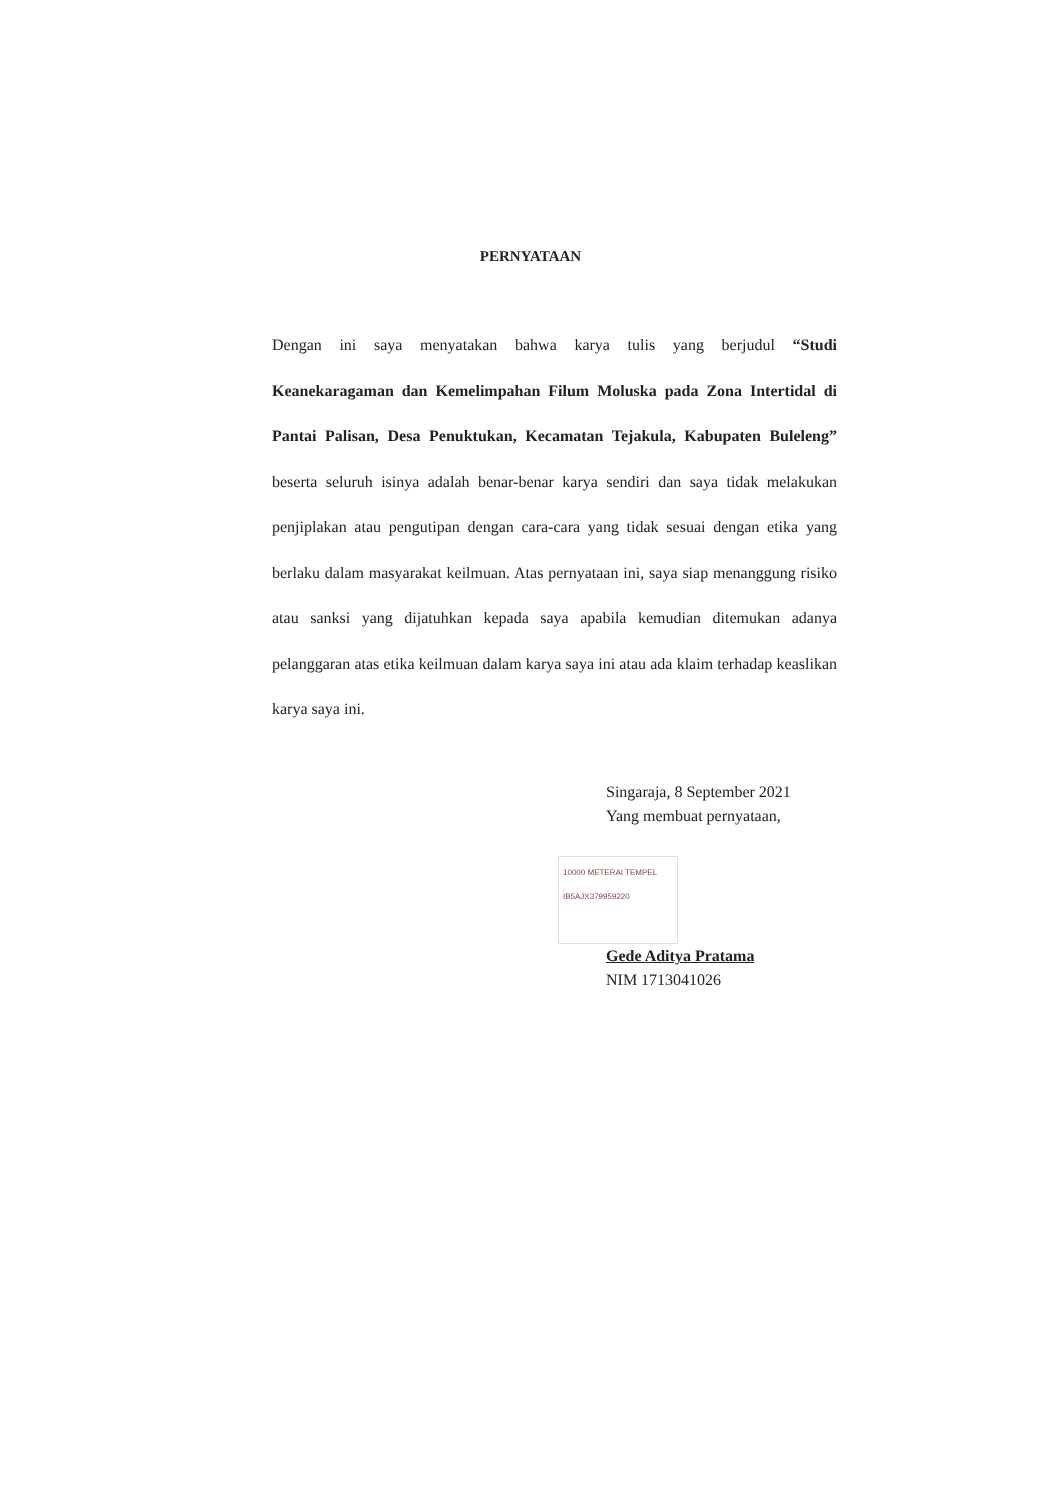PERNYATAAN
Dengan ini saya menyatakan bahwa karya tulis yang berjudul “Studi Keanekaragaman dan Kemelimpahan Filum Moluska pada Zona Intertidal di Pantai Palisan, Desa Penuktukan, Kecamatan Tejakula, Kabupaten Buleleng” beserta seluruh isinya adalah benar-benar karya sendiri dan saya tidak melakukan penjiplakan atau pengutipan dengan cara-cara yang tidak sesuai dengan etika yang berlaku dalam masyarakat keilmuan. Atas pernyataan ini, saya siap menanggung risiko atau sanksi yang dijatuhkan kepada saya apabila kemudian ditemukan adanya pelanggaran atas etika keilmuan dalam karya saya ini atau ada klaim terhadap keaslikan karya saya ini.
Singaraja, 8 September 2021
Yang membuat pernyataan,
10000 METERAI TEMPEL
IB5AJX379959220
Gede Aditya Pratama
NIM 1713041026